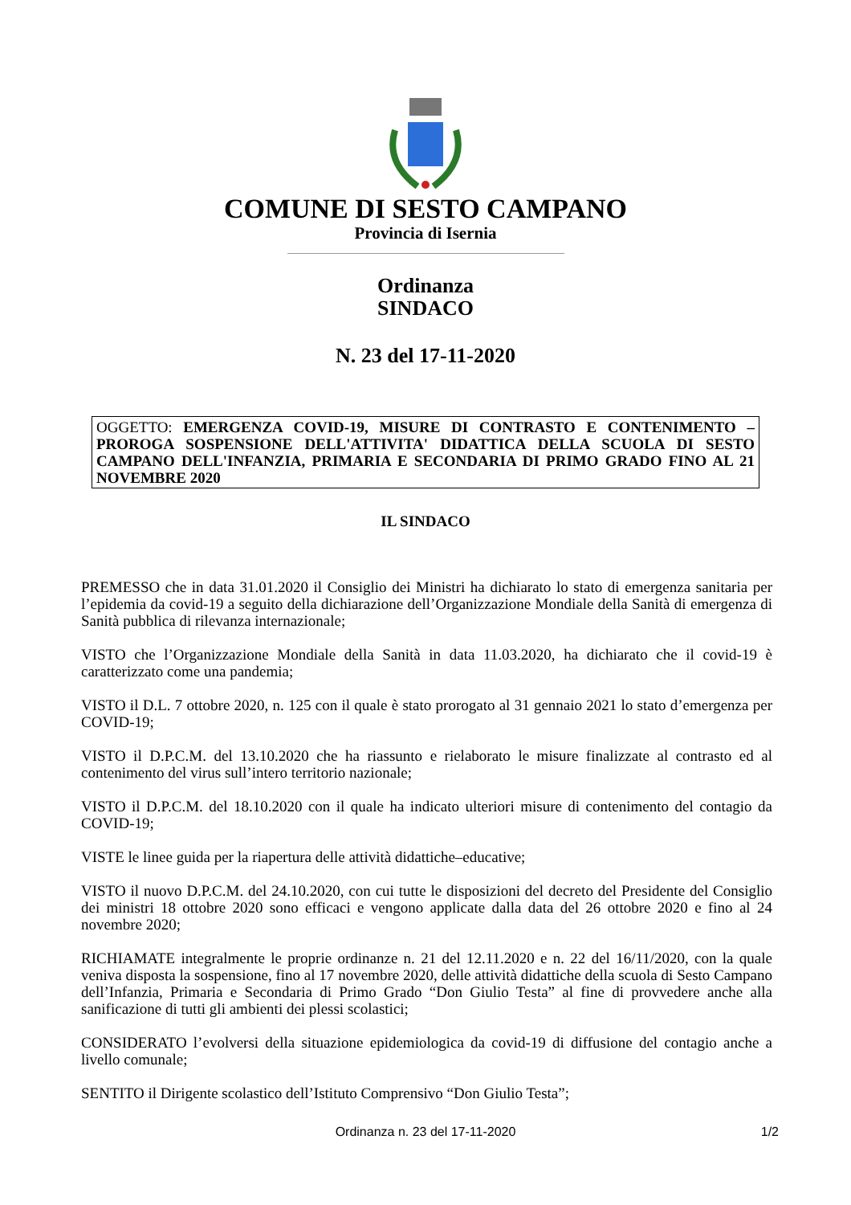COMUNE DI SESTO CAMPANO
Provincia di Isernia
Ordinanza
SINDACO
N. 23 del 17-11-2020
OGGETTO: EMERGENZA COVID-19, MISURE DI CONTRASTO E CONTENIMENTO – PROROGA SOSPENSIONE DELL'ATTIVITA' DIDATTICA DELLA SCUOLA DI SESTO CAMPANO DELL'INFANZIA, PRIMARIA E SECONDARIA DI PRIMO GRADO FINO AL 21 NOVEMBRE 2020
IL SINDACO
PREMESSO che in data 31.01.2020 il Consiglio dei Ministri ha dichiarato lo stato di emergenza sanitaria per l’epidemia da covid-19 a seguito della dichiarazione dell’Organizzazione Mondiale della Sanità di emergenza di Sanità pubblica di rilevanza internazionale;
VISTO che l’Organizzazione Mondiale della Sanità in data 11.03.2020, ha dichiarato che il covid-19 è caratterizzato come una pandemia;
VISTO il D.L. 7 ottobre 2020, n. 125 con il quale è stato prorogato al 31 gennaio 2021 lo stato d’emergenza per COVID-19;
VISTO il D.P.C.M. del 13.10.2020 che ha riassunto e rielaborato le misure finalizzate al contrasto ed al contenimento del virus sull’intero territorio nazionale;
VISTO il D.P.C.M. del 18.10.2020 con il quale ha indicato ulteriori misure di contenimento del contagio da COVID-19;
VISTE le linee guida per la riapertura delle attività didattiche–educative;
VISTO il nuovo D.P.C.M. del 24.10.2020, con cui tutte le disposizioni del decreto del Presidente del Consiglio dei ministri 18 ottobre 2020 sono efficaci e vengono applicate dalla data del 26 ottobre 2020 e fino al 24 novembre 2020;
RICHIAMATE integralmente le proprie ordinanze n. 21 del 12.11.2020 e n. 22 del 16/11/2020, con la quale veniva disposta la sospensione, fino al 17 novembre 2020, delle attività didattiche della scuola di Sesto Campano dell’Infanzia, Primaria e Secondaria di Primo Grado “Don Giulio Testa” al fine di provvedere anche alla sanificazione di tutti gli ambienti dei plessi scolastici;
CONSIDERATO l’evolversi della situazione epidemiologica da covid-19 di diffusione del contagio anche a livello comunale;
SENTITO il Dirigente scolastico dell’Istituto Comprensivo “Don Giulio Testa”;
Ordinanza n. 23 del 17-11-2020
1/2